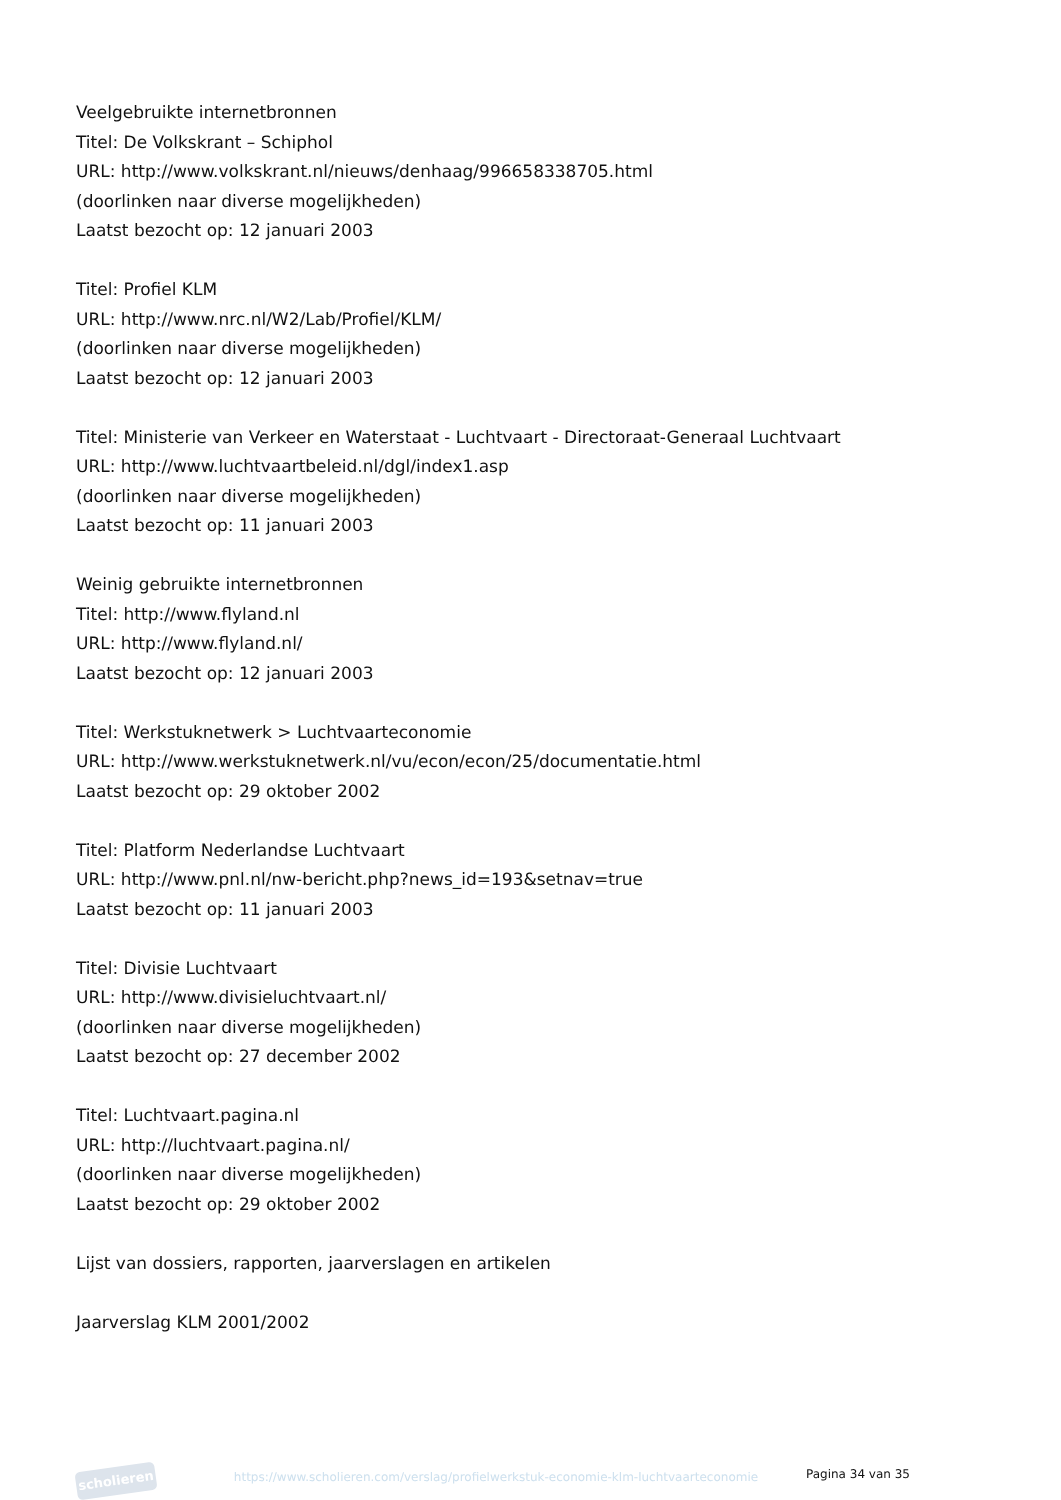Veelgebruikte internetbronnen
Titel: De Volkskrant – Schiphol
URL: http://www.volkskrant.nl/nieuws/denhaag/996658338705.html
(doorlinken naar diverse mogelijkheden)
Laatst bezocht op: 12 januari 2003
Titel: Profiel KLM
URL: http://www.nrc.nl/W2/Lab/Profiel/KLM/
(doorlinken naar diverse mogelijkheden)
Laatst bezocht op: 12 januari 2003
Titel: Ministerie van Verkeer en Waterstaat - Luchtvaart - Directoraat-Generaal Luchtvaart
URL: http://www.luchtvaartbeleid.nl/dgl/index1.asp
(doorlinken naar diverse mogelijkheden)
Laatst bezocht op: 11 januari 2003
Weinig gebruikte internetbronnen
Titel: http://www.flyland.nl
URL: http://www.flyland.nl/
Laatst bezocht op: 12 januari 2003
Titel: Werkstuknetwerk > Luchtvaarteconomie
URL: http://www.werkstuknetwerk.nl/vu/econ/econ/25/documentatie.html
Laatst bezocht op: 29 oktober 2002
Titel: Platform Nederlandse Luchtvaart
URL: http://www.pnl.nl/nw-bericht.php?news_id=193&setnav=true
Laatst bezocht op: 11 januari 2003
Titel: Divisie Luchtvaart
URL: http://www.divisieluchtvaart.nl/
(doorlinken naar diverse mogelijkheden)
Laatst bezocht op: 27 december 2002
Titel: Luchtvaart.pagina.nl
URL: http://luchtvaart.pagina.nl/
(doorlinken naar diverse mogelijkheden)
Laatst bezocht op: 29 oktober 2002
Lijst van dossiers, rapporten, jaarverslagen en artikelen
Jaarverslag KLM 2001/2002
scholieren
https://www.scholieren.com/verslag/profielwerkstuk-economie-klm-luchtvaarteconomie
Pagina 34 van 35